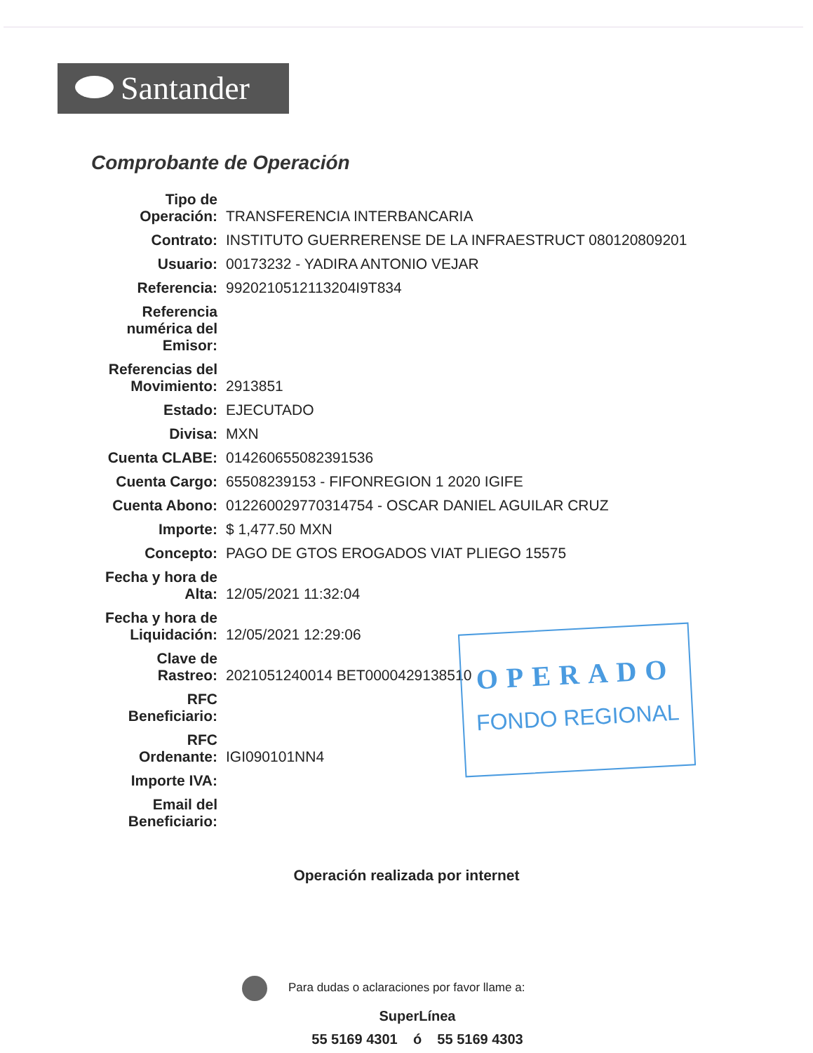Santander
Comprobante de Operación
| Tipo de Operación: | TRANSFERENCIA INTERBANCARIA |
| Contrato: | INSTITUTO GUERRERENSE DE LA INFRAESTRUCT 080120809201 |
| Usuario: | 00173232 - YADIRA ANTONIO VEJAR |
| Referencia: | 9920210512113204I9T834 |
| Referencia numérica del Emisor: | |
| Referencias del Movimiento: | 2913851 |
| Estado: | EJECUTADO |
| Divisa: | MXN |
| Cuenta CLABE: | 014260655082391536 |
| Cuenta Cargo: | 65508239153 - FIFONREGION 1 2020 IGIFE |
| Cuenta Abono: | 012260029770314754 - OSCAR DANIEL AGUILAR CRUZ |
| Importe: | $ 1,477.50 MXN |
| Concepto: | PAGO DE GTOS EROGADOS VIAT PLIEGO 15575 |
| Fecha y hora de Alta: | 12/05/2021 11:32:04 |
| Fecha y hora de Liquidación: | 12/05/2021 12:29:06 |
| Clave de Rastreo: | 2021051240014 BET0000429138510 |
| RFC Beneficiario: | |
| RFC Ordenante: | IGI090101NN4 |
| Importe IVA: | |
| Email del Beneficiario: | |
OPERADO
FONDO REGIONAL
Operación realizada por internet
Para dudas o aclaraciones por favor llame a:
SuperLínea
55 5169 4301 ó 55 5169 4303